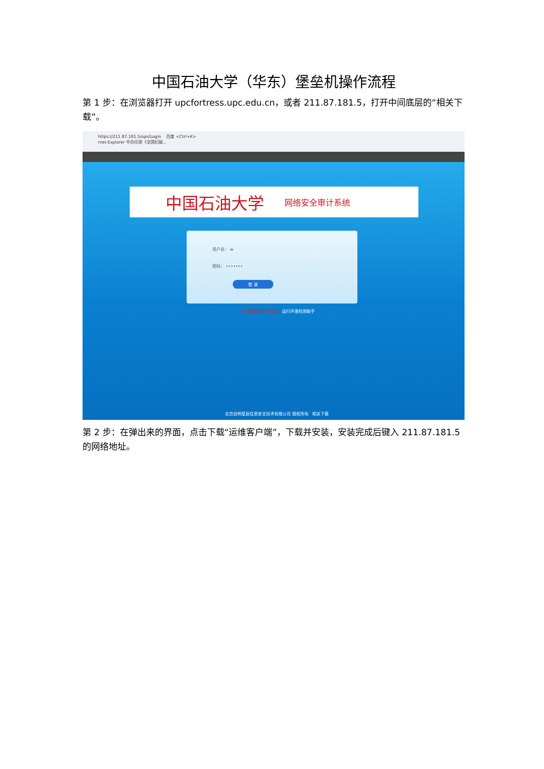中国石油大学（华东）堡垒机操作流程
第 1 步：在浏览器打开 upcfortress.upc.edu.cn，或者 211.87.181.5，打开中间底层的“相关下载”。
https://211.87.181.5/ops/Login 百度 <Ctrl+K>
rnet Explorer 中办印发《全国妇联...
中国石油大学 网络安全审计系统
用户名： w
密码： •••••••
登 录
*首次使用请下载运行 运行环境检测助手
北京启明星辰信息安全技术有限公司 版权所有 相关下载
第 2 步：在弹出来的界面，点击下载“运维客户端”，下载并安装，安装完成后键入 211.87.181.5 的网络地址。